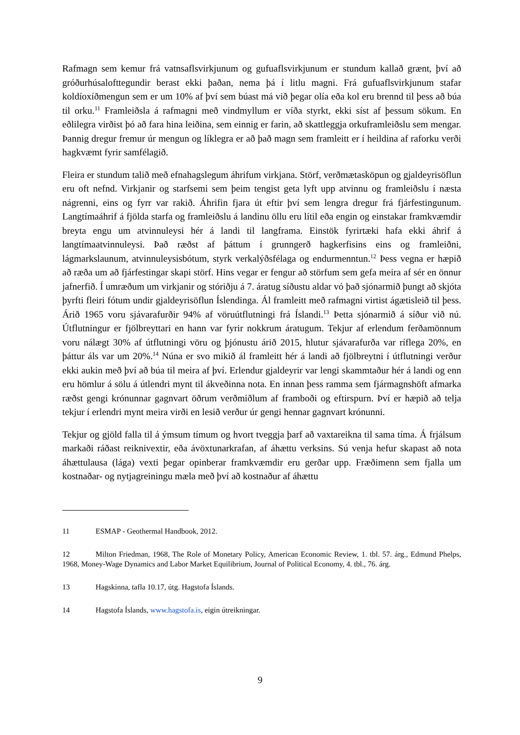Rafmagn sem kemur frá vatnsaflsvirkjunum og gufuaflsvirkjunum er stundum kallað grænt, því að gróðurhúsalofttegundir berast ekki þaðan, nema þá í litlu magni. Frá gufuaflsvirkjunum stafar koldíoxíðmengun sem er um 10% af því sem búast má við þegar olía eða kol eru brennd til þess að búa til orku.<sup>11</sup> Framleiðsla á rafmagni með vindmyllum er víða styrkt, ekki síst af þessum sökum. En eðlilegra virðist þó að fara hina leiðina, sem einnig er farin, að skattleggja orkuframleiðslu sem mengar. Þannig dregur fremur úr mengun og líklegra er að það magn sem framleitt er í heildina af raforku verði hagkvæmt fyrir samfélagið.
Fleira er stundum talið með efnahagslegum áhrifum virkjana. Störf, verðmætasköpun og gjaldeyrisöflun eru oft nefnd. Virkjanir og starfsemi sem þeim tengist geta lyft upp atvinnu og framleiðslu í næsta nágrenni, eins og fyrr var rakið. Áhrifin fjara út eftir því sem lengra dregur frá fjárfestingunum. Langtímaáhrif á fjölda starfa og framleiðslu á landinu öllu eru lítil eða engin og einstakar framkvæmdir breyta engu um atvinnuleysi hér á landi til langframa. Einstök fyrirtæki hafa ekki áhrif á langtímaatvinnuleysi. Það ræðst af þáttum í grunngerð hagkerfisins eins og framleiðni, lágmarkslaunum, atvinnuleysisbótum, styrk verkalýðsfélaga og endurmenntun.<sup>12</sup> Þess vegna er hæpið að ræða um að fjárfestingar skapi störf. Hins vegar er fengur að störfum sem gefa meira af sér en önnur jafnerfið. Í umræðum um virkjanir og stóriðju á 7. áratug síðustu aldar vó það sjónarmið þungt að skjóta þyrfti fleiri fótum undir gjaldeyrisöflun Íslendinga. Ál framleitt með rafmagni virtist ágætisleið til þess. Árið 1965 voru sjávarafurðir 94% af vöruútflutningi frá Íslandi.<sup>13</sup> Þetta sjónarmið á síður við nú. Útflutningur er fjölbreyttari en hann var fyrir nokkrum áratugum. Tekjur af erlendum ferðamönnum voru nálægt 30% af útflutningi vöru og þjónustu árið 2015, hlutur sjávarafurða var ríflega 20%, en þáttur áls var um 20%.<sup>14</sup> Núna er svo mikið ál framleitt hér á landi að fjölbreytni í útflutningi verður ekki aukin með því að búa til meira af því. Erlendur gjaldeyrir var lengi skammtaður hér á landi og enn eru hömlur á sölu á útlendri mynt til ákveðinna nota. En innan þess ramma sem fjármagnshöft afmarka ræðst gengi krónunnar gagnvart öðrum verðmiðlum af framboði og eftirspurn. Því er hæpið að telja tekjur í erlendri mynt meira virði en lesið verður úr gengi hennar gagnvart krónunni.
Tekjur og gjöld falla til á ýmsum tímum og hvort tveggja þarf að vaxtareikna til sama tíma. Á frjálsum markaði ráðast reiknivextir, eða ávöxtunarkrafan, af áhættu verksins. Sú venja hefur skapast að nota áhættulausa (lága) vexti þegar opinberar framkvæmdir eru gerðar upp. Fræðimenn sem fjalla um kostnaðar- og nytjagreiningu mæla með því að kostnaður af áhættu
11 ESMAP - Geothermal Handbook, 2012.
12 Milton Friedman, 1968, The Role of Monetary Policy, American Economic Review, 1. tbl. 57. árg., Edmund Phelps, 1968, Money-Wage Dynamics and Labor Market Equilibrium, Journal of Political Economy, 4. tbl., 76. árg.
13 Hagskinna, tafla 10.17, útg. Hagstofa Íslands.
14 Hagstofa Íslands, www.hagstofa.is, eigin útreikningar.
9